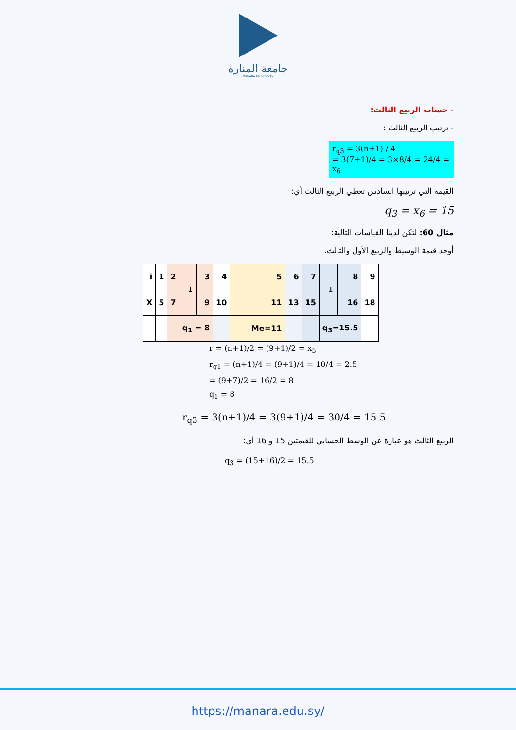جامعة المنارة
MANARA UNIVERSITY
- حساب الربيع الثالث:
- ترتيب الربيع الثالث :
r<sub>q3</sub> = 3(n+1) / 4
= 3(7+1)/4 = 3×8/4 = 24/4 = x<sub>6</sub>
القيمة التي ترتيبها السادس تعطي الربيع الثالث أي:
q<sub>3</sub> = x<sub>6</sub> = 15
مثال 60: لتكن لدينا القياسات التالية:
أوجد قيمة الوسيط والربيع الأول والثالث.
| i | 1 | 2 | ↓ | 3 | 4 | 5 | 6 | 7 | ↓ | 8 | 9 |
| X | 5 | 7 | | 9 | 10 | 11 | 13 | 15 | | 16 | 18 |
| | | | q<sub>1</sub> = 8 | | | Me=11 | | | q<sub>3</sub>=15.5 | | |
r = (n+1)/2 = (9+1)/2 = x<sub>5</sub>
r<sub>q1</sub> = (n+1)/4 = (9+1)/4 = 10/4 = 2.5
= (9+7)/2 = 16/2 = 8
q<sub>1</sub> = 8
r<sub>q3</sub> = 3(n+1)/4 = 3(9+1)/4 = 30/4 = 15.5
الربيع الثالث هو عبارة عن الوسط الحسابي للقيمتين 15 و 16 أي:
q<sub>3</sub> = (15+16)/2 = 15.5
https://manara.edu.sy/